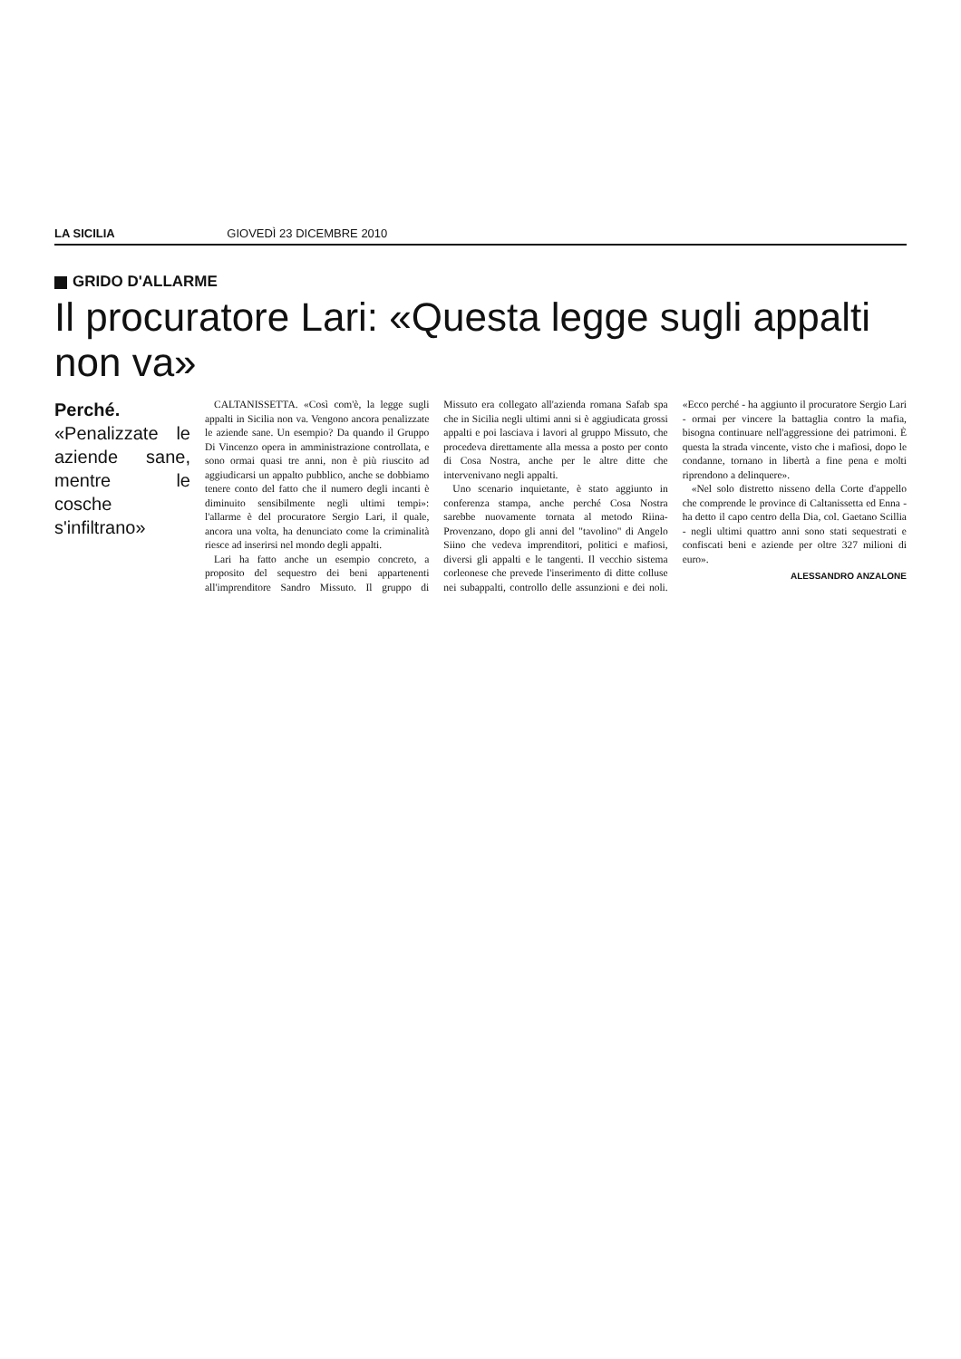LA SICILIA GIOVEDÌ 23 DICEMBRE 2010
GRIDO D'ALLARME
Il procuratore Lari: «Questa legge sugli appalti non va»
Perché.
«Penalizzate le aziende sane, mentre le cosche s'infiltrano»
CALTANISSETTA. «Così com'è, la legge sugli appalti in Sicilia non va. Vengono ancora penalizzate le aziende sane. Un esempio? Da quando il Gruppo Di Vincenzo opera in amministrazione controllata, e sono ormai quasi tre anni, non è più riuscito ad aggiudicarsi un appalto pubblico, anche se dobbiamo tenere conto del fatto che il numero degli incanti è diminuito sensibilmente negli ultimi tempi»: l'allarme è del procuratore Sergio Lari, il quale, ancora una volta, ha denunciato come la criminalità riesce ad inserirsi nel mondo degli appalti.
Lari ha fatto anche un esempio concreto, a proposito del sequestro dei beni appartenenti all'imprenditore Sandro Missuto. Il gruppo di Missuto era collegato all'azienda romana Safab spa che in Sicilia negli ultimi anni si è aggiudicata grossi appalti e poi lasciava i lavori al gruppo Missuto, che procedeva direttamente alla messa a posto per conto di Cosa Nostra, anche per le altre ditte che intervenivano negli appalti.
Uno scenario inquietante, è stato aggiunto in conferenza stampa, anche perché Cosa Nostra sarebbe nuovamente tornata al metodo Riina-Provenzano, dopo gli anni del "tavolino" di Angelo Siino che vedeva imprenditori, politici e mafiosi, diversi gli appalti e le tangenti. Il vecchio sistema corleonese che prevede l'inserimento di ditte colluse nei subappalti, controllo delle assunzioni e dei noli. «Ecco perché - ha aggiunto il procuratore Sergio Lari - ormai per vincere la battaglia contro la mafia, bisogna continuare nell'aggressione dei patrimoni. È questa la strada vincente, visto che i mafiosi, dopo le condanne, tornano in libertà a fine pena e molti riprendono a delinquere».
«Nel solo distretto nisseno della Corte d'appello che comprende le province di Caltanissetta ed Enna - ha detto il capo centro della Dia, col. Gaetano Scillia - negli ultimi quattro anni sono stati sequestrati e confiscati beni e aziende per oltre 327 milioni di euro».
ALESSANDRO ANZALONE